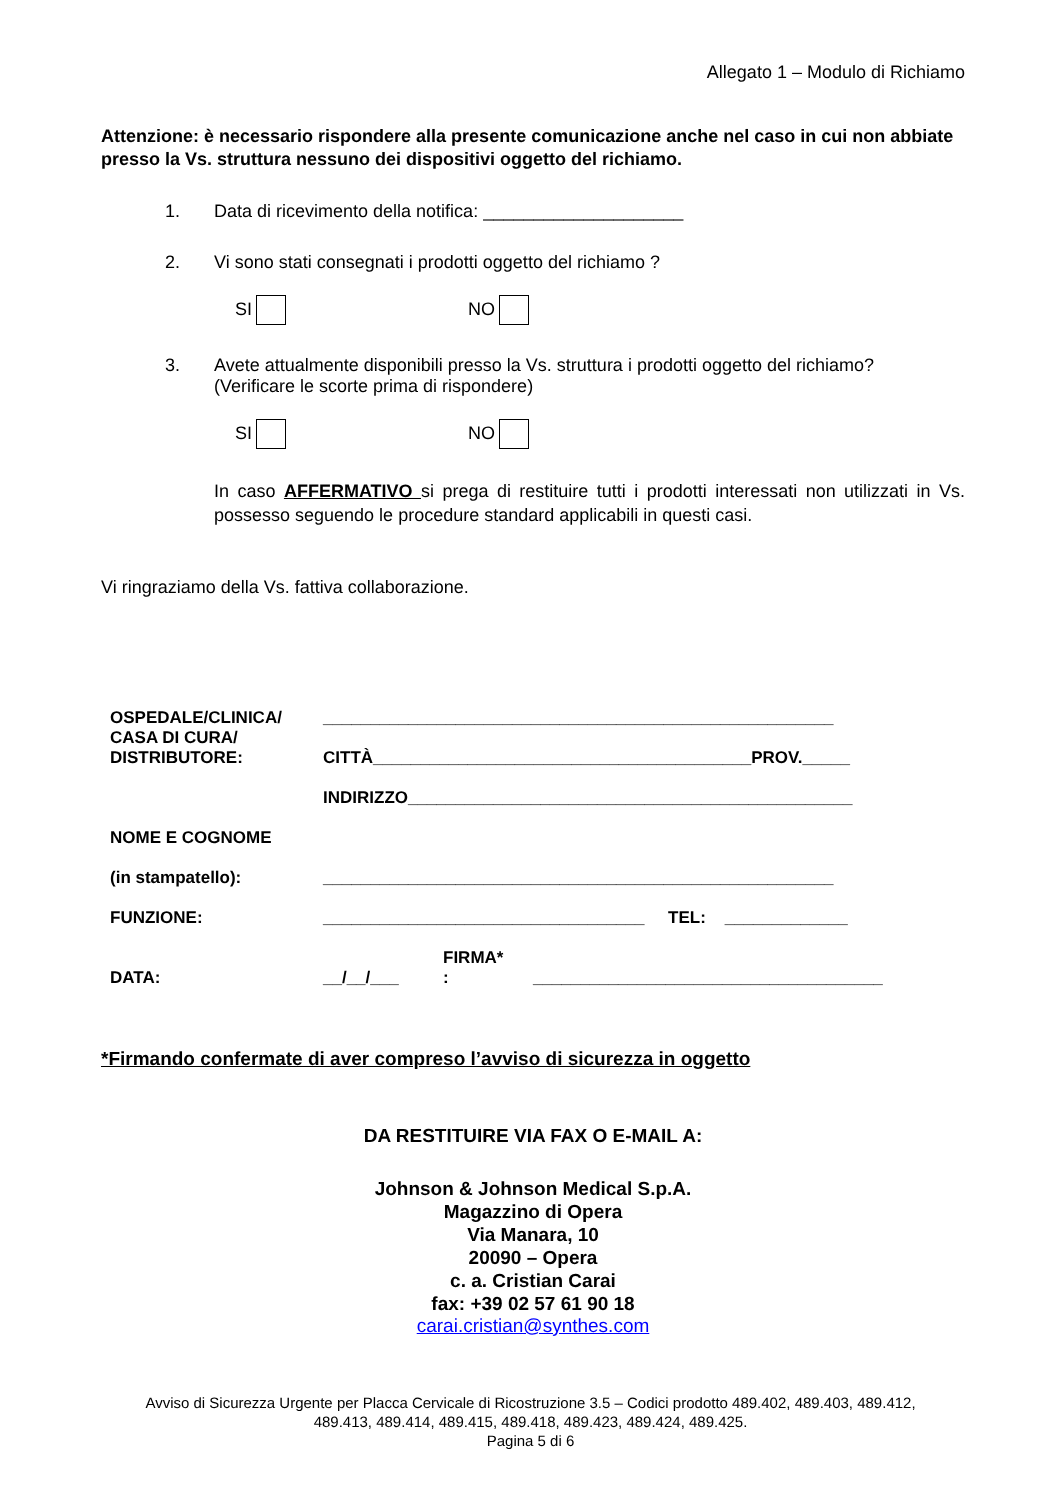Allegato 1 – Modulo di Richiamo
Attenzione: è necessario rispondere alla presente comunicazione anche nel caso in cui non abbiate presso la Vs. struttura nessuno dei dispositivi oggetto del richiamo.
1. Data di ricevimento della notifica: ____________________
2. Vi sono stati consegnati i prodotti oggetto del richiamo ?
SI NO
3. Avete attualmente disponibili presso la Vs. struttura i prodotti oggetto del richiamo?
(Verificare le scorte prima di rispondere)
SI NO
In caso AFFERMATIVO si prega di restituire tutti i prodotti interessati non utilizzati in Vs. possesso seguendo le procedure standard applicabili in questi casi.
Vi ringraziamo della Vs. fattiva collaborazione.
| OSPEDALE/CLINICA/ CASA DI CURA/ DISTRIBUTORE: | ______________________________________________________ | | |
| | CITTÀ________________________________________PROV._____ | | |
| | INDIRIZZO_______________________________________________ | | |
| NOME E COGNOME (in stampatello): | ______________________________________________________ | | |
| FUNZIONE: | __________________________________ TEL: _____________ | | |
| DATA: | __/__/___ | FIRMA* : | _____________________________________ |
*Firmando confermate di aver compreso l’avviso di sicurezza in oggetto
DA RESTITUIRE VIA FAX O E-MAIL A:
Johnson & Johnson Medical S.p.A.
Magazzino di Opera
Via Manara, 10
20090 – Opera
c. a. Cristian Carai
fax: +39 02 57 61 90 18
carai.cristian@synthes.com
Avviso di Sicurezza Urgente per Placca Cervicale di Ricostruzione 3.5 – Codici prodotto 489.402, 489.403, 489.412,
489.413, 489.414, 489.415, 489.418, 489.423, 489.424, 489.425.
Pagina 5 di 6